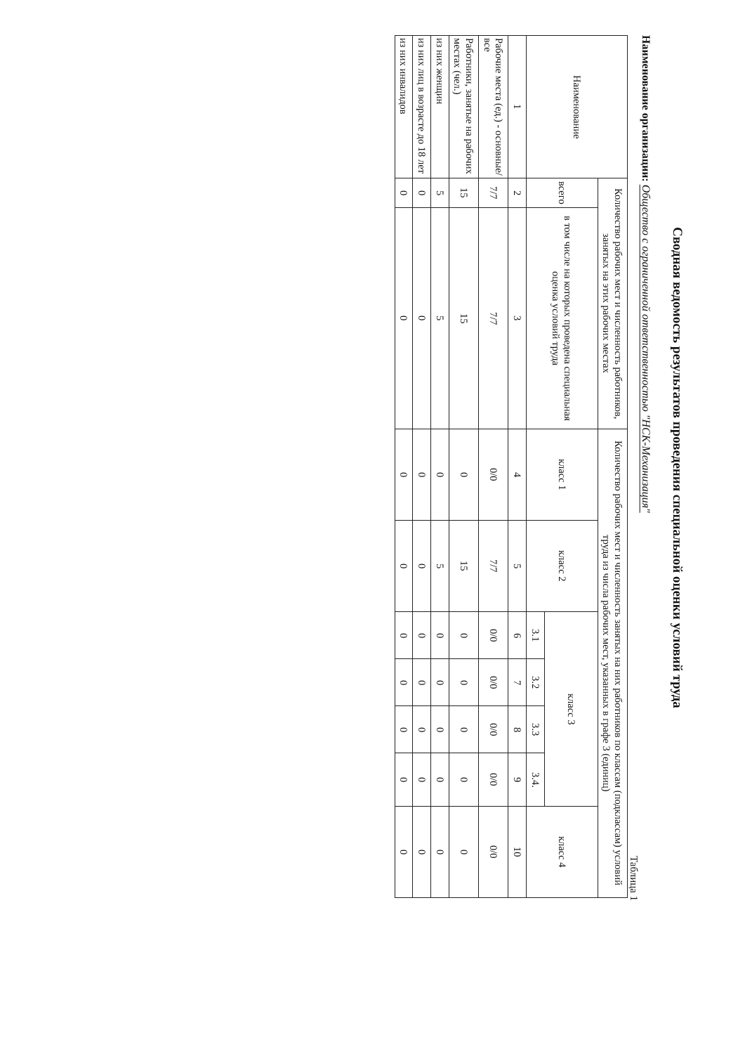Сводная ведомость результатов проведения специальной оценки условий труда
Наименование организации: Общество с ограниченной ответственностью "НСК-Механизация"
Таблица 1
| Наименование | Количество рабочих мест и численность работников, занятых на этих рабочих местах | | Количество рабочих мест и численность занятых на них работников по классам (подклассам) условий труда из числа рабочих мест, указанных в графе 3 (единиц) | | | | | | |
| --- | --- | --- | --- | --- | --- | --- | --- | --- | --- |
| | всего | в том числе на которых проведена специальная оценка условий труда | класс 1 | класс 2 | класс 3 | | | | класс 4 |
| | | | | | 3.1 | 3.2 | 3.3 | 3.4. | |
| 1 | 2 | 3 | 4 | 5 | 6 | 7 | 8 | 9 | 10 |
| Рабочие места (ед.) - основные/все | 7/7 | 7/7 | 0/0 | 7/7 | 0/0 | 0/0 | 0/0 | 0/0 | 0/0 |
| Работники, занятые на рабочих местах (чел.) | 15 | 15 | 0 | 15 | 0 | 0 | 0 | 0 | 0 |
| из них женщин | 5 | 5 | 0 | 5 | 0 | 0 | 0 | 0 | 0 |
| из них лиц в возрасте до 18 лет | 0 | 0 | 0 | 0 | 0 | 0 | 0 | 0 | 0 |
| из них инвалидов | 0 | 0 | 0 | 0 | 0 | 0 | 0 | 0 | 0 |